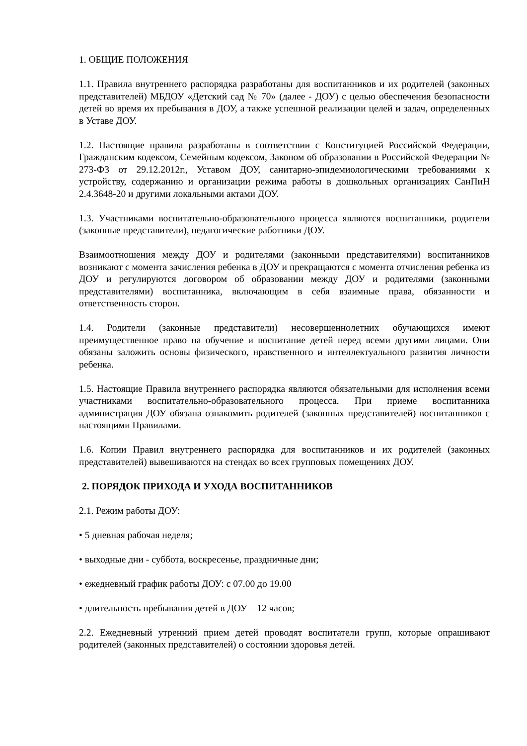1. ОБЩИЕ ПОЛОЖЕНИЯ
1.1. Правила внутреннего распорядка разработаны для воспитанников и их родителей (законных представителей) МБДОУ «Детский сад № 70» (далее - ДОУ) с целью обеспечения безопасности детей во время их пребывания в ДОУ, а также успешной реализации целей и задач, определенных в Уставе ДОУ.
1.2. Настоящие правила разработаны в соответствии с Конституцией Российской Федерации, Гражданским кодексом, Семейным кодексом, Законом об образовании в Российской Федерации № 273-ФЗ от 29.12.2012г., Уставом ДОУ, санитарно-эпидемиологическими требованиями к устройству, содержанию и организации режима работы в дошкольных организациях СанПиН 2.4.3648-20 и другими локальными актами ДОУ.
1.3. Участниками воспитательно-образовательного процесса являются воспитанники, родители (законные представители), педагогические работники ДОУ.
Взаимоотношения между ДОУ и родителями (законными представителями) воспитанников возникают с момента зачисления ребенка в ДОУ и прекращаются с момента отчисления ребенка из ДОУ и регулируются договором об образовании между ДОУ и родителями (законными представителями) воспитанника, включающим в себя взаимные права, обязанности и ответственность сторон.
1.4. Родители (законные представители) несовершеннолетних обучающихся имеют преимущественное право на обучение и воспитание детей перед всеми другими лицами. Они обязаны заложить основы физического, нравственного и интеллектуального развития личности ребенка.
1.5. Настоящие Правила внутреннего распорядка являются обязательными для исполнения всеми участниками воспитательно-образовательного процесса. При приеме воспитанника администрация ДОУ обязана ознакомить родителей (законных представителей) воспитанников с настоящими Правилами.
1.6. Копии Правил внутреннего распорядка для воспитанников и их родителей (законных представителей) вывешиваются на стендах во всех групповых помещениях ДОУ.
2. ПОРЯДОК ПРИХОДА И УХОДА ВОСПИТАННИКОВ
2.1. Режим работы ДОУ:
• 5 дневная рабочая неделя;
• выходные дни - суббота, воскресенье, праздничные дни;
• ежедневный график работы ДОУ: с 07.00 до 19.00
• длительность пребывания детей в ДОУ – 12 часов;
2.2. Ежедневный утренний прием детей проводят воспитатели групп, которые опрашивают родителей (законных представителей) о состоянии здоровья детей.